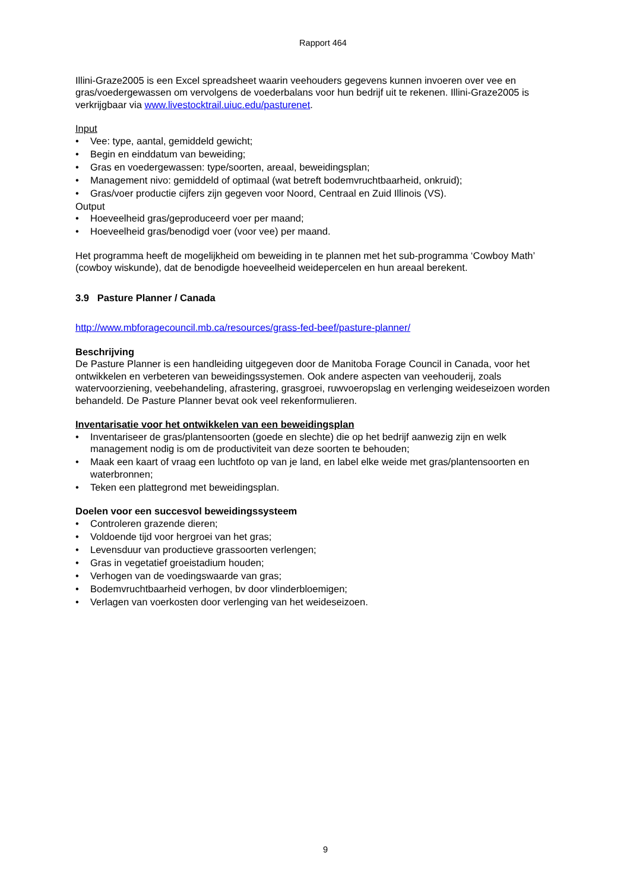Rapport 464
Illini-Graze2005 is een Excel spreadsheet waarin veehouders gegevens kunnen invoeren over vee en gras/voedergewassen om vervolgens de voederbalans voor hun bedrijf uit te rekenen. Illini-Graze2005 is verkrijgbaar via www.livestocktrail.uiuc.edu/pasturenet.
Input
Vee: type, aantal, gemiddeld gewicht;
Begin en einddatum van beweiding;
Gras en voedergewassen: type/soorten, areaal, beweidingsplan;
Management nivo: gemiddeld of optimaal (wat betreft bodemvruchtbaarheid, onkruid);
Gras/voer productie cijfers zijn gegeven voor Noord, Centraal en Zuid Illinois (VS).
Output
Hoeveelheid gras/geproduceerd voer per maand;
Hoeveelheid gras/benodigd voer (voor vee) per maand.
Het programma heeft de mogelijkheid om beweiding in te plannen met het sub-programma ‘Cowboy Math’ (cowboy wiskunde), dat de benodigde hoeveelheid weidepercelen en hun areaal berekent.
3.9 Pasture Planner / Canada
http://www.mbforagecouncil.mb.ca/resources/grass-fed-beef/pasture-planner/
Beschrijving
De Pasture Planner is een handleiding uitgegeven door de Manitoba Forage Council in Canada, voor het ontwikkelen en verbeteren van beweidingssystemen. Ook andere aspecten van veehouderij, zoals watervoorziening, veebehandeling, afrastering, grasgroei, ruwvoeropslag en verlenging weideseizoen worden behandeld. De Pasture Planner bevat ook veel rekenformulieren.
Inventarisatie voor het ontwikkelen van een beweidingsplan
Inventariseer de gras/plantensoorten (goede en slechte) die op het bedrijf aanwezig zijn en welk management nodig is om de productiviteit van deze soorten te behouden;
Maak een kaart of vraag een luchtfoto op van je land, en label elke weide met gras/plantensoorten en waterbronnen;
Teken een plattegrond met beweidingsplan.
Doelen voor een succesvol beweidingssysteem
Controleren grazende dieren;
Voldoende tijd voor hergroei van het gras;
Levensduur van productieve grassoorten verlengen;
Gras in vegetatief groeistadium houden;
Verhogen van de voedingswaarde van gras;
Bodemvruchtbaarheid verhogen, bv door vlinderbloemigen;
Verlagen van voerkosten door verlenging van het weideseizoen.
9